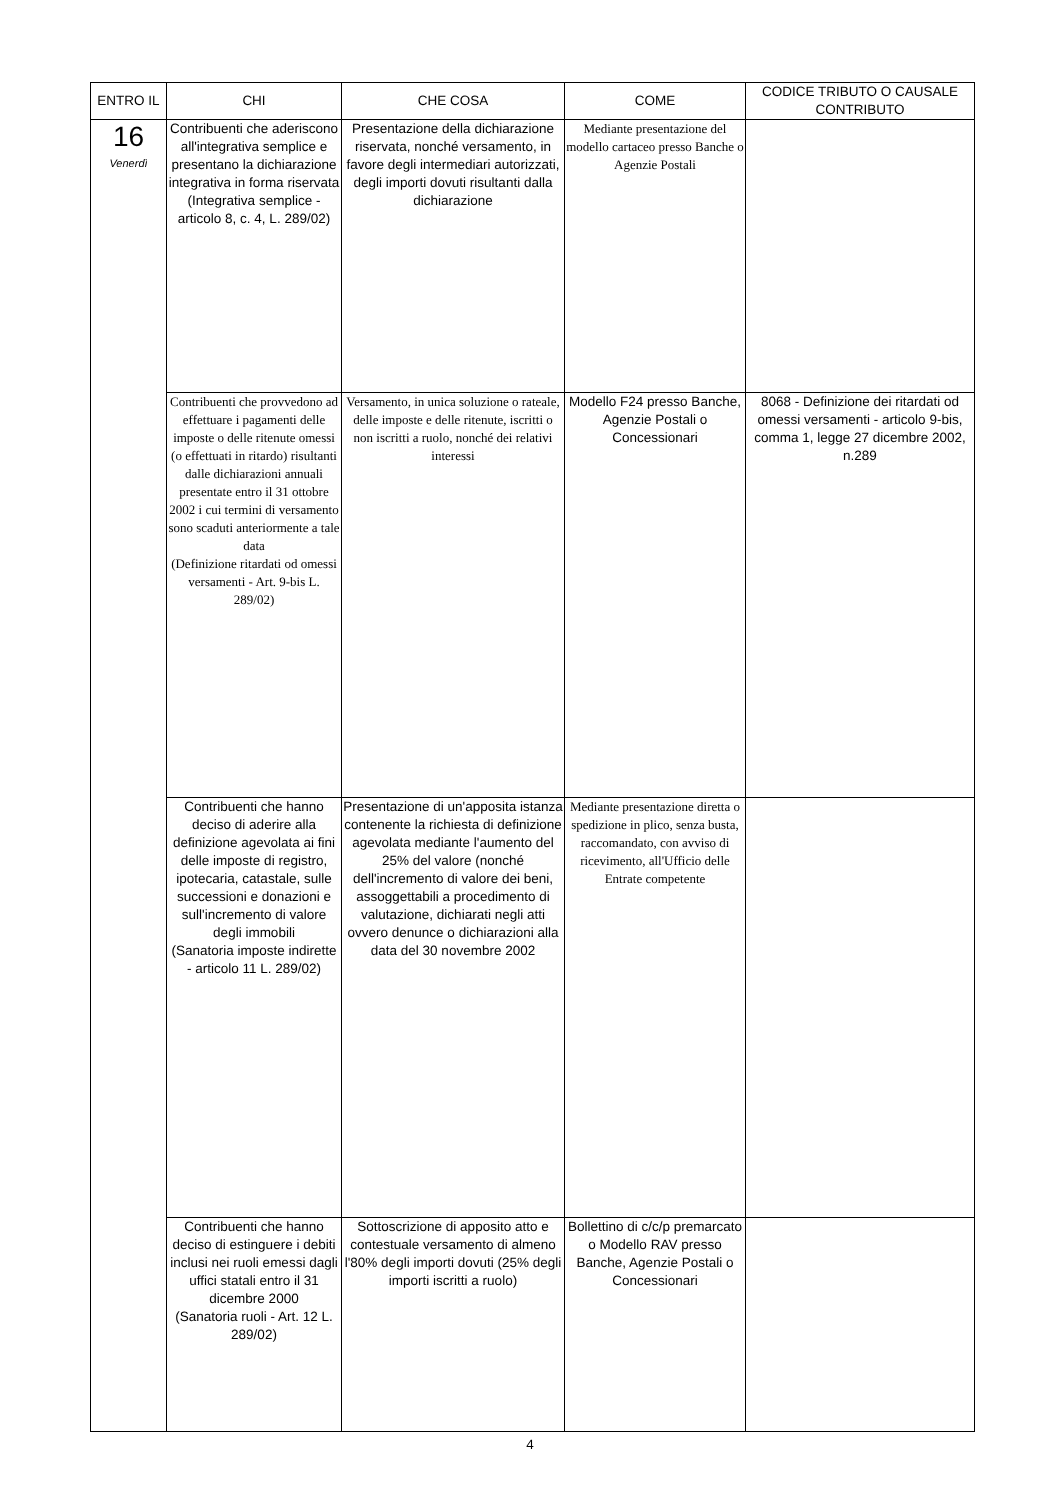| ENTRO IL | CHI | CHE COSA | COME | CODICE TRIBUTO O CAUSALE CONTRIBUTO |
| --- | --- | --- | --- | --- |
| 16 Venerdì | Contribuenti che aderiscono all'integrativa semplice e presentano la dichiarazione integrativa in forma riservata (Integrativa semplice - articolo 8, c. 4, L. 289/02) | Presentazione della dichiarazione riservata, nonché versamento, in favore degli intermediari autorizzati, degli importi dovuti risultanti dalla dichiarazione | Mediante presentazione del modello cartaceo presso Banche o Agenzie Postali | |
| | Contribuenti che provvedono ad effettuare i pagamenti delle imposte o delle ritenute omessi (o effettuati in ritardo) risultanti dalle dichiarazioni annuali presentate entro il 31 ottobre 2002 i cui termini di versamento sono scaduti anteriormente a tale data (Definizione ritardati od omessi versamenti - Art. 9-bis L. 289/02) | Versamento, in unica soluzione o rateale, delle imposte e delle ritenute, iscritti o non iscritti a ruolo, nonché dei relativi interessi | Modello F24 presso Banche, Agenzie Postali o Concessionari | 8068 - Definizione dei ritardati od omessi versamenti - articolo 9-bis, comma 1, legge 27 dicembre 2002, n.289 |
| | Contribuenti che hanno deciso di aderire alla definizione agevolata ai fini delle imposte di registro, ipotecaria, catastale, sulle successioni e donazioni e sull'incremento di valore degli immobili (Sanatoria imposte indirette - articolo 11 L. 289/02) | Presentazione di un'apposita istanza contenente la richiesta di definizione agevolata mediante l'aumento del 25% del valore (nonché dell'incremento di valore dei beni, assoggettabili a procedimento di valutazione, dichiarati negli atti ovvero denunce o dichiarazioni alla data del 30 novembre 2002 | Mediante presentazione diretta o spedizione in plico, senza busta, raccomandato, con avviso di ricevimento, all'Ufficio delle Entrate competente | |
| | Contribuenti che hanno deciso di estinguere i debiti inclusi nei ruoli emessi dagli uffici statali entro il 31 dicembre 2000 (Sanatoria ruoli - Art. 12 L. 289/02) | Sottoscrizione di apposito atto e contestuale versamento di almeno l'80% degli importi dovuti (25% degli importi iscritti a ruolo) | Bollettino di c/c/p premarcato o Modello RAV presso Banche, Agenzie Postali o Concessionari | |
4